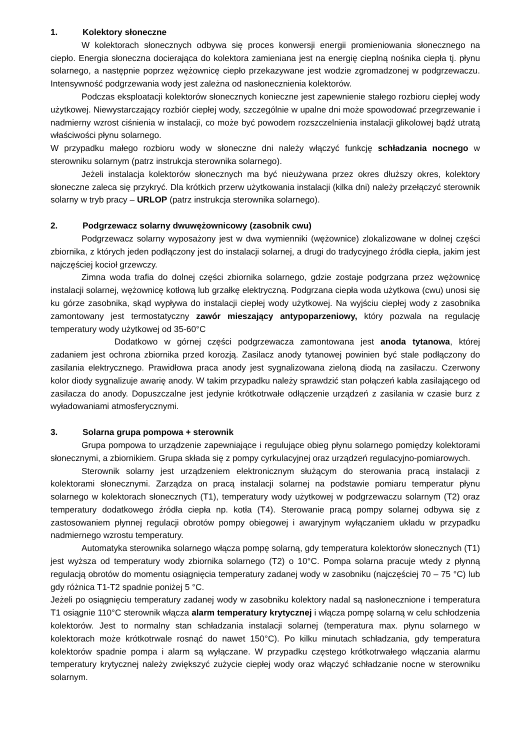1. Kolektory słoneczne
W kolektorach słonecznych odbywa się proces konwersji energii promieniowania słonecznego na ciepło. Energia słoneczna docierająca do kolektora zamieniana jest na energię cieplną nośnika ciepła tj. płynu solarnego, a następnie poprzez wężownicę ciepło przekazywane jest wodzie zgromadzonej w podgrzewaczu. Intensywność podgrzewania wody jest zależna od nasłonecznienia kolektorów.
Podczas eksploatacji kolektorów słonecznych konieczne jest zapewnienie stałego rozbioru ciepłej wody użytkowej. Niewystarczający rozbiór ciepłej wody, szczególnie w upalne dni może spowodować przegrzewanie i nadmierny wzrost ciśnienia w instalacji, co może być powodem rozszczelnienia instalacji glikolowej bądź utratą właściwości płynu solarnego.
W przypadku małego rozbioru wody w słoneczne dni należy włączyć funkcję schładzania nocnego w sterowniku solarnym (patrz instrukcja sterownika solarnego).
Jeżeli instalacja kolektorów słonecznych ma być nieużywana przez okres dłuższy okres, kolektory słoneczne zaleca się przykryć. Dla krótkich przerw użytkowania instalacji (kilka dni) należy przełączyć sterownik solarny w tryb pracy – URLOP (patrz instrukcja sterownika solarnego).
2. Podgrzewacz solarny dwuwężownicowy (zasobnik cwu)
Podgrzewacz solarny wyposażony jest w dwa wymienniki (wężownice) zlokalizowane w dolnej części zbiornika, z których jeden podłączony jest do instalacji solarnej, a drugi do tradycyjnego źródła ciepła, jakim jest najczęściej kocioł grzewczy.
Zimna woda trafia do dolnej części zbiornika solarnego, gdzie zostaje podgrzana przez wężownicę instalacji solarnej, wężownicę kotłową lub grzałkę elektryczną. Podgrzana ciepła woda użytkowa (cwu) unosi się ku górze zasobnika, skąd wypływa do instalacji ciepłej wody użytkowej. Na wyjściu ciepłej wody z zasobnika zamontowany jest termostatyczny zawór mieszający antypoparzeniowy, który pozwala na regulację temperatury wody użytkowej od 35-60°C
Dodatkowo w górnej części podgrzewacza zamontowana jest anoda tytanowa, której zadaniem jest ochrona zbiornika przed korozją. Zasilacz anody tytanowej powinien być stale podłączony do zasilania elektrycznego. Prawidłowa praca anody jest sygnalizowana zieloną diodą na zasilaczu. Czerwony kolor diody sygnalizuje awarię anody. W takim przypadku należy sprawdzić stan połączeń kabla zasilającego od zasilacza do anody. Dopuszczalne jest jedynie krótkotrwałe odłączenie urządzeń z zasilania w czasie burz z wyładowaniami atmosferycznymi.
3. Solarna grupa pompowa + sterownik
Grupa pompowa to urządzenie zapewniające i regulujące obieg płynu solarnego pomiędzy kolektorami słonecznymi, a zbiornikiem. Grupa składa się z pompy cyrkulacyjnej oraz urządzeń regulacyjno-pomiarowych.
Sterownik solarny jest urządzeniem elektronicznym służącym do sterowania pracą instalacji z kolektorami słonecznymi. Zarządza on pracą instalacji solarnej na podstawie pomiaru temperatur płynu solarnego w kolektorach słonecznych (T1), temperatury wody użytkowej w podgrzewaczu solarnym (T2) oraz temperatury dodatkowego źródła ciepła np. kotła (T4). Sterowanie pracą pompy solarnej odbywa się z zastosowaniem płynnej regulacji obrotów pompy obiegowej i awaryjnym wyłączaniem układu w przypadku nadmiernego wzrostu temperatury.
Automatyka sterownika solarnego włącza pompę solarną, gdy temperatura kolektorów słonecznych (T1) jest wyższa od temperatury wody zbiornika solarnego (T2) o 10°C. Pompa solarna pracuje wtedy z płynną regulacją obrotów do momentu osiągnięcia temperatury zadanej wody w zasobniku (najczęściej 70 – 75 °C) lub gdy różnica T1-T2 spadnie poniżej 5 °C.
Jeżeli po osiągnięciu temperatury zadanej wody w zasobniku kolektory nadal są nasłonecznione i temperatura T1 osiągnie 110°C sterownik włącza alarm temperatury krytycznej i włącza pompę solarną w celu schłodzenia kolektorów. Jest to normalny stan schładzania instalacji solarnej (temperatura max. płynu solarnego w kolektorach może krótkotrwale rosnąć do nawet 150°C). Po kilku minutach schładzania, gdy temperatura kolektorów spadnie pompa i alarm są wyłączane. W przypadku częstego krótkotrwałego włączania alarmu temperatury krytycznej należy zwiększyć zużycie ciepłej wody oraz włączyć schładzanie nocne w sterowniku solarnym.